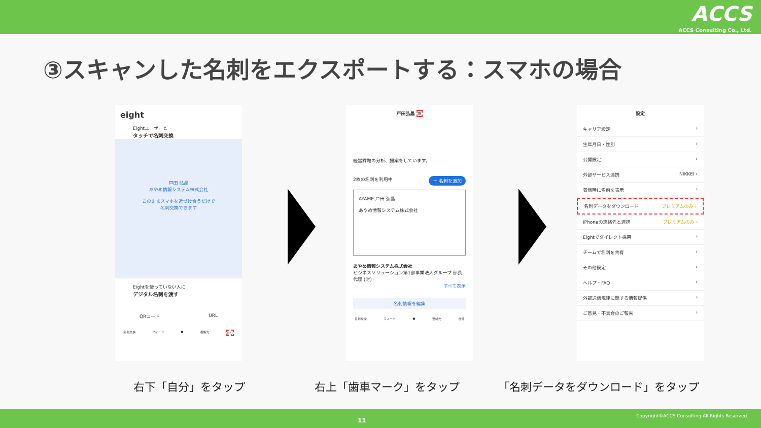ACCS
ACCS Consulting Co., Ltd.
③スキャンした名刺をエクスポートする：スマホの場合
eight
Eightユーザーと
タッチで名刺交換
戸田 弘晶
あやめ情報システム株式会社
このままスマホを近づけ合うだけで
名刺交換できます
Eightを使っていない人に
デジタル名刺を渡す
QRコード URL
名刺交換 フィード ● 連絡先 自分
戸田弘晶 ⚙
経営課題の分析、提案をしています。
2枚の名刺を利用中 ＋ 名刺を追加
AYAME 戸田 弘晶
あやめ情報システム株式会社
あやめ情報システム株式会社
ビジネスソリューション第1部事業法人グループ 部長代理 (財)
すべて表示
名刺情報を編集
名刺交換 フィード ● 連絡先 自分
設定
キャリア設定 ›
生年月日・性別 ›
公開設定 ›
外部サービス連携 NIKKEI ›
着信時に名前を表示 ›
名刺データをダウンロード プレミアムのみ ›
iPhoneの連絡先と連携 プレミアムのみ ›
Eightでダイレクト採用 ›
チームで名刺を共有 ›
その他設定 ›
ヘルプ・FAQ ›
外部送信規律に関する情報提供 ›
ご意見・不具合のご報告 ›
右下「自分」をタップ 右上「歯車マーク」をタップ 「名刺データをダウンロード」をタップ
11
Copyright©ACCS Consulting All Rights Reserved.